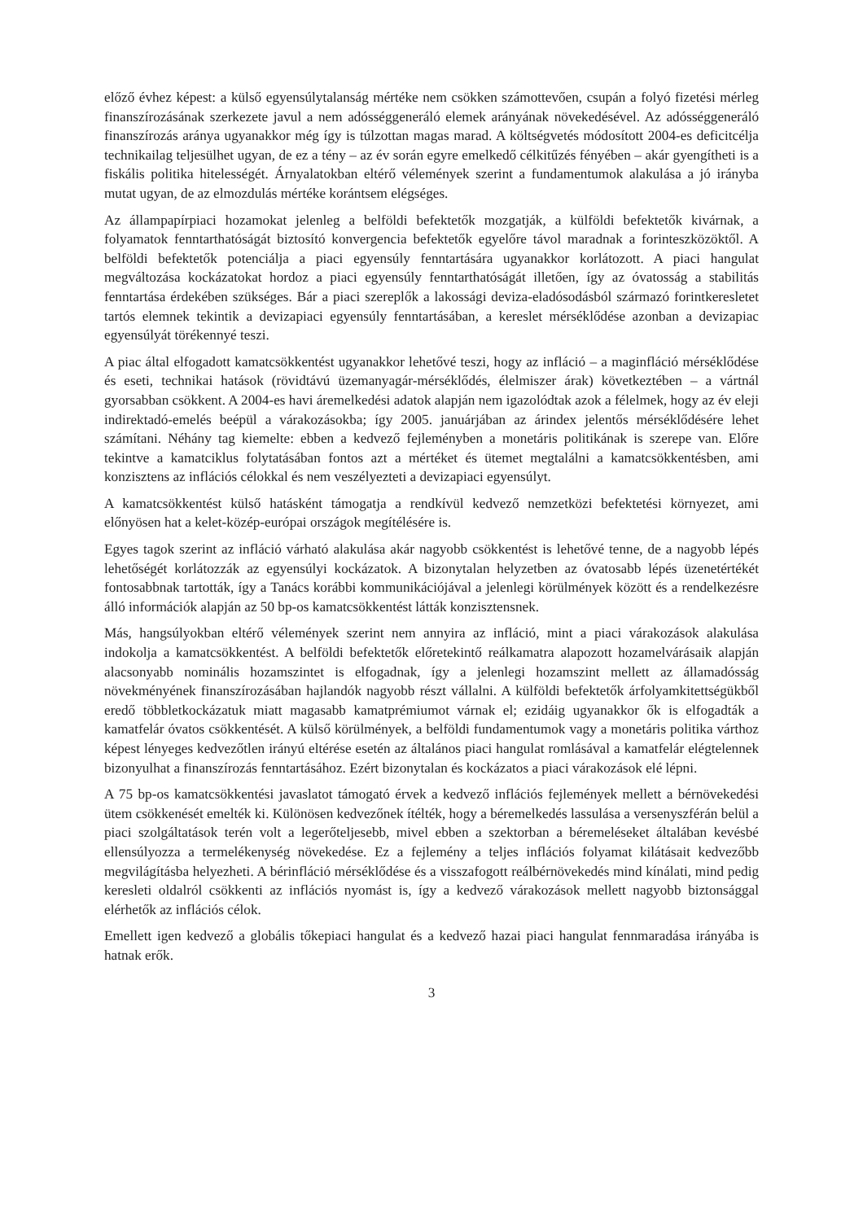előző évhez képest: a külső egyensúlytalanság mértéke nem csökken számottevően, csupán a folyó fizetési mérleg finanszírozásának szerkezete javul a nem adósséggeneráló elemek arányának növekedésével. Az adósséggeneráló finanszírozás aránya ugyanakkor még így is túlzottan magas marad. A költségvetés módosított 2004-es deficitcélja technikailag teljesülhet ugyan, de ez a tény – az év során egyre emelkedő célkitűzés fényében – akár gyengítheti is a fiskális politika hitelességét. Árnyalatokban eltérő vélemények szerint a fundamentumok alakulása a jó irányba mutat ugyan, de az elmozdulás mértéke korántsem elégséges.
Az állampapírpiaci hozamokat jelenleg a belföldi befektetők mozgatják, a külföldi befektetők kivárnak, a folyamatok fenntarthatóságát biztosító konvergencia befektetők egyelőre távol maradnak a forinteszközöktől. A belföldi befektetők potenciálja a piaci egyensúly fenntartására ugyanakkor korlátozott. A piaci hangulat megváltozása kockázatokat hordoz a piaci egyensúly fenntarthatóságát illetően, így az óvatosság a stabilitás fenntartása érdekében szükséges. Bár a piaci szereplők a lakossági deviza-eladósodásból származó forintkeresletet tartós elemnek tekintik a devizapiaci egyensúly fenntartásában, a kereslet mérséklődése azonban a devizapiac egyensúlyát törékennyé teszi.
A piac által elfogadott kamatcsökkentést ugyanakkor lehetővé teszi, hogy az infláció – a maginfláció mérséklődése és eseti, technikai hatások (rövidtávú üzemanyagár-mérséklődés, élelmiszer árak) következtében – a vártnál gyorsabban csökkent. A 2004-es havi áremelkedési adatok alapján nem igazolódtak azok a félelmek, hogy az év eleji indirektadó-emelés beépül a várakozásokba; így 2005. januárjában az árindex jelentős mérséklődésére lehet számítani. Néhány tag kiemelte: ebben a kedvező fejleményben a monetáris politikának is szerepe van. Előre tekintve a kamatciklus folytatásában fontos azt a mértéket és ütemet megtalálni a kamatcsökkentésben, ami konzisztens az inflációs célokkal és nem veszélyezteti a devizapiaci egyensúlyt.
A kamatcsökkentést külső hatásként támogatja a rendkívül kedvező nemzetközi befektetési környezet, ami előnyösen hat a kelet-közép-európai országok megítélésére is.
Egyes tagok szerint az infláció várható alakulása akár nagyobb csökkentést is lehetővé tenne, de a nagyobb lépés lehetőségét korlátozzák az egyensúlyi kockázatok. A bizonytalan helyzetben az óvatosabb lépés üzenetértékét fontosabbnak tartották, így a Tanács korábbi kommunikációjával a jelenlegi körülmények között és a rendelkezésre álló információk alapján az 50 bp-os kamatcsökkentést látták konzisztensnek.
Más, hangsúlyokban eltérő vélemények szerint nem annyira az infláció, mint a piaci várakozások alakulása indokolja a kamatcsökkentést. A belföldi befektetők előretekintő reálkamatra alapozott hozamelvárásaik alapján alacsonyabb nominális hozamszintet is elfogadnak, így a jelenlegi hozamszint mellett az államadósság növekményének finanszírozásában hajlandók nagyobb részt vállalni. A külföldi befektetők árfolyamkitettségükből eredő többletkockázatuk miatt magasabb kamatprémiumot várnak el; ezidáig ugyanakkor ők is elfogadták a kamatfelár óvatos csökkentését. A külső körülmények, a belföldi fundamentumok vagy a monetáris politika várthoz képest lényeges kedvezőtlen irányú eltérése esetén az általános piaci hangulat romlásával a kamatfelár elégtelennek bizonyulhat a finanszírozás fenntartásához. Ezért bizonytalan és kockázatos a piaci várakozások elé lépni.
A 75 bp-os kamatcsökkentési javaslatot támogató érvek a kedvező inflációs fejlemények mellett a bérnövekedési ütem csökkenését emelték ki. Különösen kedvezőnek ítélték, hogy a béremelkedés lassulása a versenyszférán belül a piaci szolgáltatások terén volt a legerőteljesebb, mivel ebben a szektorban a béremeléseket általában kevésbé ellensúlyozza a termelékenység növekedése. Ez a fejlemény a teljes inflációs folyamat kilátásait kedvezőbb megvilágításba helyezheti. A bérinfláció mérséklődése és a visszafogott reálbérnövekedés mind kínálati, mind pedig keresleti oldalról csökkenti az inflációs nyomást is, így a kedvező várakozások mellett nagyobb biztonsággal elérhetők az inflációs célok.
Emellett igen kedvező a globális tőkepiaci hangulat és a kedvező hazai piaci hangulat fennmaradása irányába is hatnak erők.
3